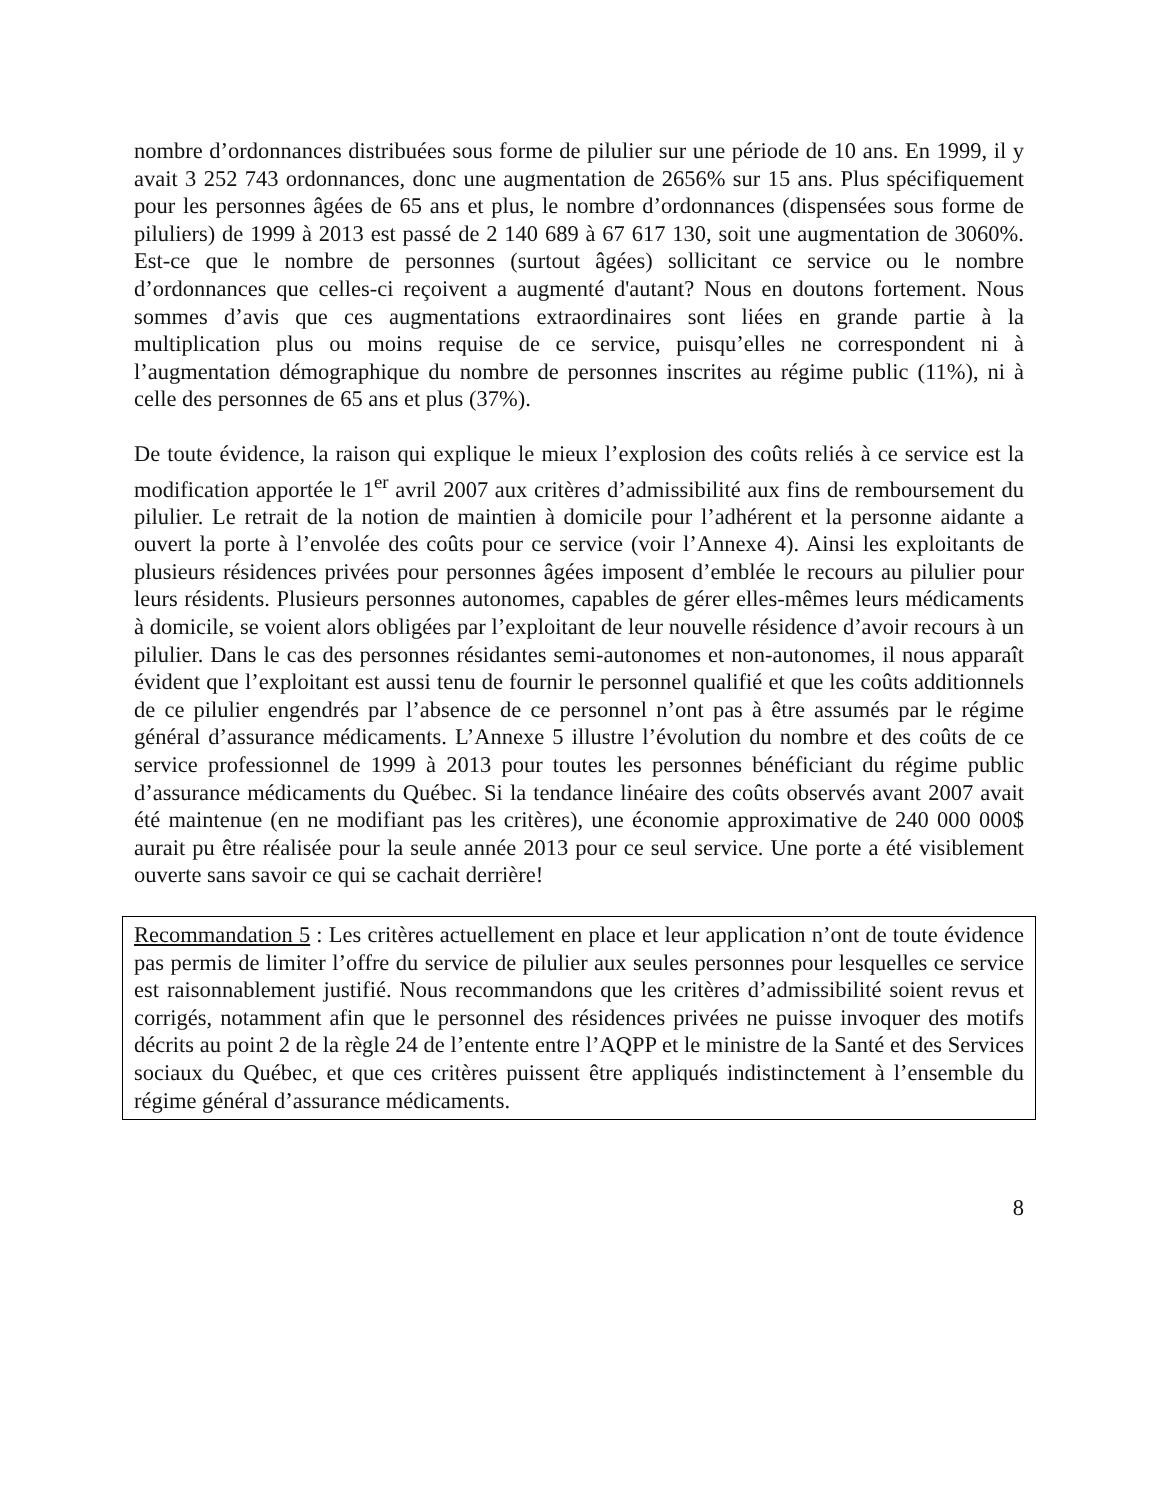nombre d’ordonnances distribuées sous forme de pilulier sur une période de 10 ans. En 1999, il y avait 3 252 743 ordonnances, donc une augmentation de 2656% sur 15 ans. Plus spécifiquement pour les personnes âgées de 65 ans et plus, le nombre d’ordonnances (dispensées sous forme de piluliers) de 1999 à 2013 est passé de 2 140 689 à 67 617 130, soit une augmentation de 3060%. Est-ce que le nombre de personnes (surtout âgées) sollicitant ce service ou le nombre d’ordonnances que celles-ci reçoivent a augmenté d'autant? Nous en doutons fortement. Nous sommes d’avis que ces augmentations extraordinaires sont liées en grande partie à la multiplication plus ou moins requise de ce service, puisqu’elles ne correspondent ni à l’augmentation démographique du nombre de personnes inscrites au régime public (11%), ni à celle des personnes de 65 ans et plus (37%).
De toute évidence, la raison qui explique le mieux l’explosion des coûts reliés à ce service est la modification apportée le 1<sup>er</sup> avril 2007 aux critères d’admissibilité aux fins de remboursement du pilulier. Le retrait de la notion de maintien à domicile pour l’adhérent et la personne aidante a ouvert la porte à l’envolée des coûts pour ce service (voir l’Annexe 4). Ainsi les exploitants de plusieurs résidences privées pour personnes âgées imposent d’emblée le recours au pilulier pour leurs résidents. Plusieurs personnes autonomes, capables de gérer elles-mêmes leurs médicaments à domicile, se voient alors obligées par l’exploitant de leur nouvelle résidence d’avoir recours à un pilulier. Dans le cas des personnes résidantes semi-autonomes et non-autonomes, il nous apparaît évident que l’exploitant est aussi tenu de fournir le personnel qualifié et que les coûts additionnels de ce pilulier engendrés par l’absence de ce personnel n’ont pas à être assumés par le régime général d’assurance médicaments. L’Annexe 5 illustre l’évolution du nombre et des coûts de ce service professionnel de 1999 à 2013 pour toutes les personnes bénéficiant du régime public d’assurance médicaments du Québec. Si la tendance linéaire des coûts observés avant 2007 avait été maintenue (en ne modifiant pas les critères), une économie approximative de 240 000 000$ aurait pu être réalisée pour la seule année 2013 pour ce seul service. Une porte a été visiblement ouverte sans savoir ce qui se cachait derrière!
Recommandation 5 : Les critères actuellement en place et leur application n’ont de toute évidence pas permis de limiter l’offre du service de pilulier aux seules personnes pour lesquelles ce service est raisonnablement justifié. Nous recommandons que les critères d’admissibilité soient revus et corrigés, notamment afin que le personnel des résidences privées ne puisse invoquer des motifs décrits au point 2 de la règle 24 de l’entente entre l’AQPP et le ministre de la Santé et des Services sociaux du Québec, et que ces critères puissent être appliqués indistinctement à l’ensemble du régime général d’assurance médicaments.
8